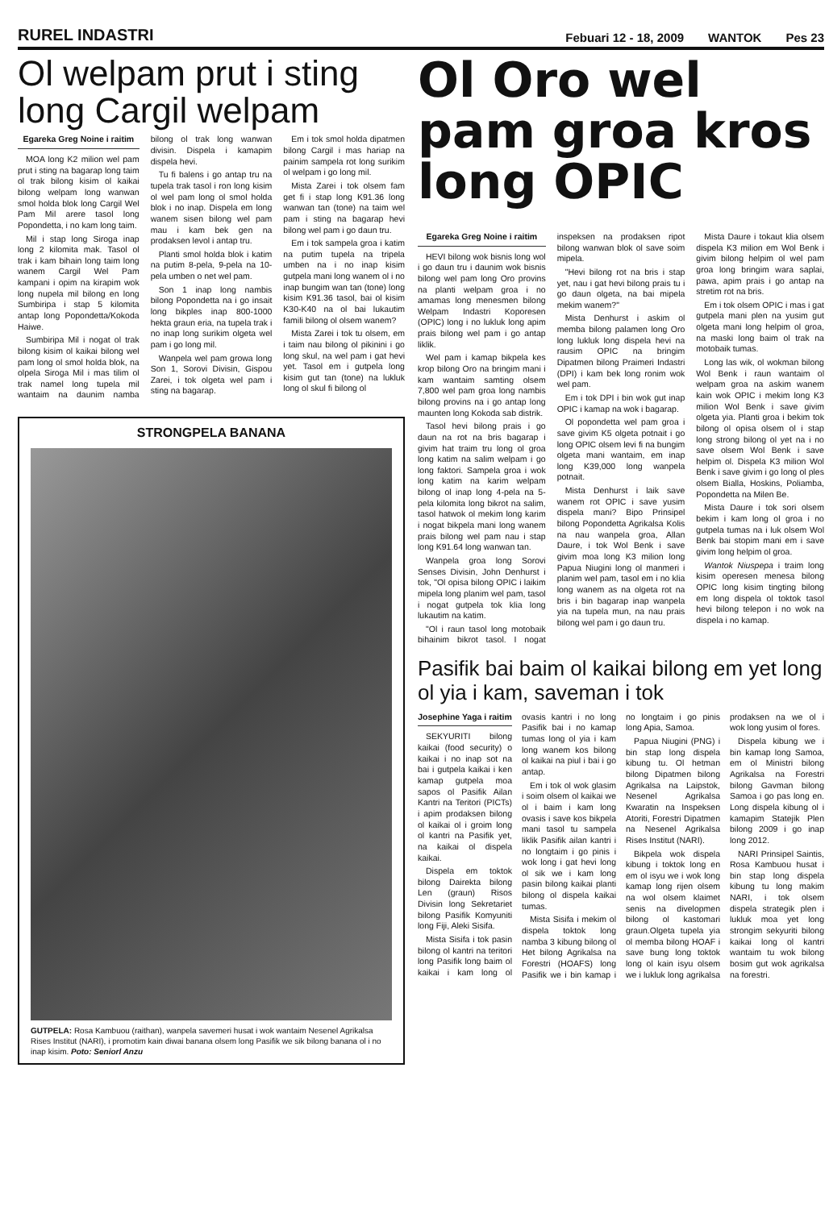RUREL INDASTRI
Febuari 12 - 18, 2009 WANTOK Pes 23
Ol welpam prut i sting long Cargil welpam
Egareka Greg Noine i raitim
MOA long K2 milion wel pam prut i sting na bagarap long taim ol trak bilong kisim ol kaikai bilong welpam long wanwan smol holda blok long Cargil Wel Pam Mil arere tasol long Popondetta, i no kam long taim.
Mil i stap long Siroga inap long 2 kilomita mak. Tasol ol trak i kam bihain long taim long wanem Cargil Wel Pam kampani i opim na kirapim wok long nupela mil bilong en long Sumbiripa i stap 5 kilomita antap long Popondetta/Kokoda Haiwe.
Sumbiripa Mil i nogat ol trak bilong kisim ol kaikai bilong wel pam long ol smol holda blok, na olpela Siroga Mil i mas tilim ol trak namel long tupela mil wantaim na daunim namba bilong ol trak long wanwan divisin. Dispela i kamapim dispela hevi.
Tu fi balens i go antap tru na tupela trak tasol i ron long kisim ol wel pam long ol smol holda blok i no inap. Dispela em long wanem sisen bilong wel pam mau i kam bek gen na prodaksen levol i antap tru.
Planti smol holda blok i katim na putim 8-pela, 9-pela na 10-pela umben o net wel pam.
Son 1 inap long nambis bilong Popondetta na i go insait long bikples inap 800-1000 hekta graun eria, na tupela trak i no inap long surikim olgeta wel pam i go long mil.
Wanpela wel pam growa long Son 1, Sorovi Divisin, Gispou Zarei, i tok olgeta wel pam i sting na bagarap.
Em i tok smol holda dipatmen bilong Cargil i mas hariap na painim sampela rot long surikim ol welpam i go long mil.
Mista Zarei i tok olsem fam get fi i stap long K91.36 long wanwan tan (tone) na taim wel pam i sting na bagarap hevi bilong wel pam i go daun tru.
Em i tok sampela groa i katim na putim tupela na tripela umben na i no inap kisim gutpela mani long wanem ol i no inap bungim wan tan (tone) long kisim K91.36 tasol, bai ol kisim K30-K40 na ol bai lukautim famili bilong ol olsem wanem?
Mista Zarei i tok tu olsem, em i taim nau bilong ol pikinini i go long skul, na wel pam i gat hevi yet. Tasol em i gutpela long kisim gut tan (tone) na lukluk long ol skul fi bilong ol
STRONGPELA BANANA
GUTPELA: Rosa Kambuou (raithan), wanpela savemeri husat i wok wantaim Nesenel Agrikalsa Rises Institut (NARI), i promotim kain diwai banana olsem long Pasifik we sik bilong banana ol i no inap kisim. Poto: Seniorl Anzu
Ol Oro wel pam groa kros long OPIC
Egareka Greg Noine i raitim
HEVI bilong wok bisnis long wol i go daun tru i daunim wok bisnis bilong wel pam long Oro provins na planti welpam groa i no amamas long menesmen bilong Welpam Indastri Koporesen (OPIC) long i no lukluk long apim prais bilong wel pam i go antap liklik.
Wel pam i kamap bikpela kes krop bilong Oro na bringim mani i kam wantaim samting olsem 7,800 wel pam groa long nambis bilong provins na i go antap long maunten long Kokoda sab distrik.
Tasol hevi bilong prais i go daun na rot na bris bagarap i givim hat traim tru long ol groa long katim na salim welpam i go long faktori. Sampela groa i wok long katim na karim welpam bilong ol inap long 4-pela na 5-pela kilomita long bikrot na salim, tasol hatwok ol mekim long karim i nogat bikpela mani long wanem prais bilong wel pam nau i stap long K91.64 long wanwan tan.
Wanpela groa long Sorovi Senses Divisin, John Denhurst i tok, "Ol opisa bilong OPIC i laikim mipela long planim wel pam, tasol i nogat gutpela tok klia long lukautim na katim.
"Ol i raun tasol long motobaik bihainim bikrot tasol. I nogat inspeksen na prodaksen ripot bilong wanwan blok ol save soim mipela.
"Hevi bilong rot na bris i stap yet, nau i gat hevi bilong prais tu i go daun olgeta, na bai mipela mekim wanem?"
Mista Denhurst i askim ol memba bilong palamen long Oro long lukluk long dispela hevi na rausim OPIC na bringim Dipatmen bilong Praimeri Indastri (DPI) i kam bek long ronim wok wel pam.
Em i tok DPI i bin wok gut inap OPIC i kamap na wok i bagarap.
Ol popondetta wel pam groa i save givim K5 olgeta potnait i go long OPIC olsem levi fi na bungim olgeta mani wantaim, em inap long K39,000 long wanpela potnait.
Mista Denhurst i laik save wanem rot OPIC i save yusim dispela mani? Bipo Prinsipel bilong Popondetta Agrikalsa Kolis na nau wanpela groa, Allan Daure, i tok Wol Benk i save givim moa long K3 milion long Papua Niugini long ol manmeri i planim wel pam, tasol em i no klia long wanem as na olgeta rot na bris i bin bagarap inap wanpela yia na tupela mun, na nau prais bilong wel pam i go daun tru.
Mista Daure i tokaut klia olsem dispela K3 milion em Wol Benk i givim bilong helpim ol wel pam groa long bringim wara saplai, pawa, apim prais i go antap na stretim rot na bris.
Em i tok olsem OPIC i mas i gat gutpela mani plen na yusim gut olgeta mani long helpim ol groa, na maski long baim ol trak na motobaik tumas.
Long las wik, ol wokman bilong Wol Benk i raun wantaim ol welpam groa na askim wanem kain wok OPIC i mekim long K3 milion Wol Benk i save givim olgeta yia. Planti groa i bekim tok bilong ol opisa olsem ol i stap long strong bilong ol yet na i no save olsem Wol Benk i save helpim ol. Dispela K3 milion Wol Benk i save givim i go long ol ples olsem Bialla, Hoskins, Poliamba, Popondetta na Milen Be.
Mista Daure i tok sori olsem bekim i kam long ol groa i no gutpela tumas na i luk olsem Wol Benk bai stopim mani em i save givim long helpim ol groa.
Wantok Niuspepa i traim long kisim operesen menesa bilong OPIC long kisim tingting bilong em long dispela ol toktok tasol hevi bilong telepon i no wok na dispela i no kamap.
Pasifik bai baim ol kaikai bilong em yet long ol yia i kam, saveman i tok
Josephine Yaga i raitim
SEKYURITI bilong kaikai (food security) o kaikai i no inap sot na bai i gutpela kaikai i ken kamap gutpela moa sapos ol Pasifik Ailan Kantri na Teritori (PICTs) i apim prodaksen bilong ol kaikai ol i groim long ol kantri na Pasifik yet, na kaikai ol dispela kaikai.
Dispela em toktok bilong Dairekta bilong Len (graun) Risos Divisin long Sekretariet bilong Pasifik Komyuniti long Fiji, Aleki Sisifa.
Mista Sisifa i tok pasin bilong ol kantri na teritori long Pasifik long baim ol kaikai i kam long ol ovasis kantri i no long Pasifik bai i no kamap tumas long ol yia i kam long wanem kos bilong ol kaikai na piul i bai i go antap.
Em i tok ol wok glasim i soim olsem ol kaikai we ol i baim i kam long ovasis i save kos bikpela mani tasol tu sampela liklik Pasifik ailan kantri i no longtaim i go pinis i wok long i gat hevi long ol sik we i kam long pasin bilong kaikai planti bilong ol dispela kaikai tumas.
Mista Sisifa i mekim ol dispela toktok long namba 3 kibung bilong ol Het bilong Agrikalsa na Forestri (HOAFS) long Pasifik we i bin kamap i no longtaim i go pinis long Apia, Samoa.
Papua Niugini (PNG) i bin stap long dispela kibung tu. Ol hetman bilong Dipatmen bilong Agrikalsa na Laipstok, Nesenel Agrikalsa Kwaratin na Inspeksen Atoriti, Forestri Dipatmen na Nesenel Agrikalsa Rises Institut (NARI).
Bikpela wok dispela kibung i toktok long en em ol isyu we i wok long kamap long rijen olsem na wol olsem klaimet senis na divelopmen bilong ol kastomari graun.Olgeta tupela yia ol memba bilong HOAF i save bung long toktok long ol kain isyu olsem we i lukluk long agrikalsa prodaksen na we ol i wok long yusim ol fores.
Dispela kibung we i bin kamap long Samoa, em ol Ministri bilong Agrikalsa na Forestri bilong Gavman bilong Samoa i go pas long en. Long dispela kibung ol i kamapim Statejik Plen bilong 2009 i go inap long 2012.
NARI Prinsipel Saintis, Rosa Kambuou husat i bin stap long dispela kibung tu long makim NARI, i tok olsem dispela strategik plen i lukluk moa yet long strongim sekyuriti bilong kaikai long ol kantri wantaim tu wok bilong bosim gut wok agrikalsa na forestri.